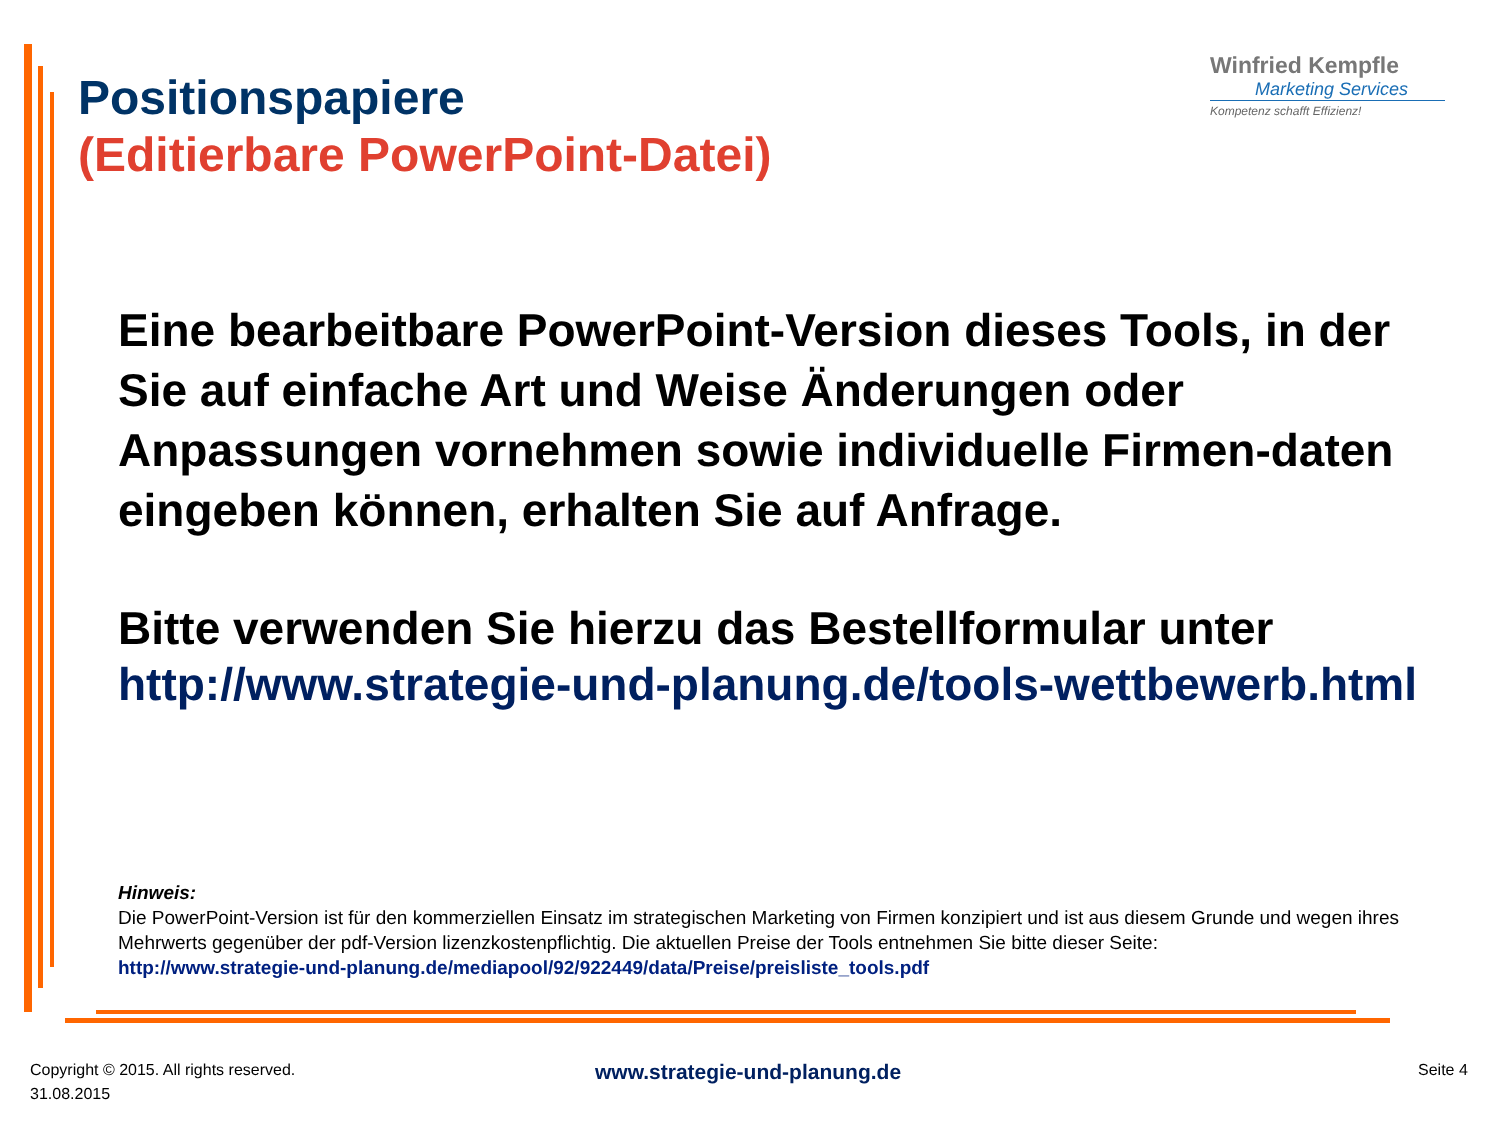Positionspapiere
(Editierbare PowerPoint-Datei)
Winfried Kempfle
Marketing Services
Kompetenz schafft Effizienz!
Eine bearbeitbare PowerPoint-Version dieses Tools, in der Sie auf einfache Art und Weise Änderungen oder Anpassungen vornehmen sowie individuelle Firmen-daten eingeben können, erhalten Sie auf Anfrage.
Bitte verwenden Sie hierzu das Bestellformular unter
http://www.strategie-und-planung.de/tools-wettbewerb.html
Hinweis:
Die PowerPoint-Version ist für den kommerziellen Einsatz im strategischen Marketing von Firmen konzipiert und ist aus diesem Grunde und wegen ihres Mehrwerts gegenüber der pdf-Version lizenzkostenpflichtig. Die aktuellen Preise der Tools entnehmen Sie bitte dieser Seite:
http://www.strategie-und-planung.de/mediapool/92/922449/data/Preise/preisliste_tools.pdf
Copyright © 2015. All rights reserved.
31.08.2015
www.strategie-und-planung.de Seite 4